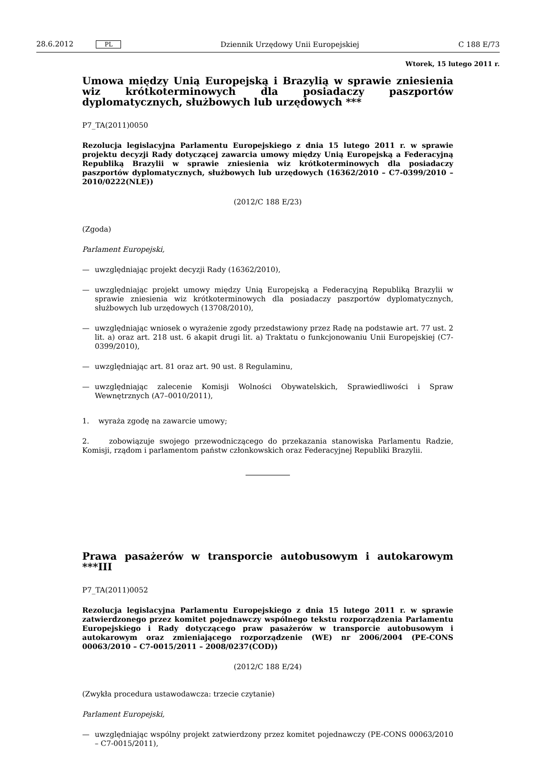28.6.2012 PL Dziennik Urzędowy Unii Europejskiej C 188 E/73
Wtorek, 15 lutego 2011 r.
Umowa między Unią Europejską i Brazylią w sprawie zniesienia wiz krótkoterminowych dla posiadaczy paszportów dyplomatycznych, służbowych lub urzędowych ***
P7_TA(2011)0050
Rezolucja legislacyjna Parlamentu Europejskiego z dnia 15 lutego 2011 r. w sprawie projektu decyzji Rady dotyczącej zawarcia umowy między Unią Europejską a Federacyjną Republiką Brazylii w sprawie zniesienia wiz krótkoterminowych dla posiadaczy paszportów dyplomatycznych, służbowych lub urzędowych (16362/2010 – C7-0399/2010 – 2010/0222(NLE))
(2012/C 188 E/23)
(Zgoda)
Parlament Europejski,
— uwzględniając projekt decyzji Rady (16362/2010),
— uwzględniając projekt umowy między Unią Europejską a Federacyjną Republiką Brazylii w sprawie zniesienia wiz krótkoterminowych dla posiadaczy paszportów dyplomatycznych, służbowych lub urzędowych (13708/2010),
— uwzględniając wniosek o wyrażenie zgody przedstawiony przez Radę na podstawie art. 77 ust. 2 lit. a) oraz art. 218 ust. 6 akapit drugi lit. a) Traktatu o funkcjonowaniu Unii Europejskiej (C7-0399/2010),
— uwzględniając art. 81 oraz art. 90 ust. 8 Regulaminu,
— uwzględniając zalecenie Komisji Wolności Obywatelskich, Sprawiedliwości i Spraw Wewnętrznych (A7–0010/2011),
1. wyraża zgodę na zawarcie umowy;
2. zobowiązuje swojego przewodniczącego do przekazania stanowiska Parlamentu Radzie, Komisji, rządom i parlamentom państw członkowskich oraz Federacyjnej Republiki Brazylii.
Prawa pasażerów w transporcie autobusowym i autokarowym ***III
P7_TA(2011)0052
Rezolucja legislacyjna Parlamentu Europejskiego z dnia 15 lutego 2011 r. w sprawie zatwierdzonego przez komitet pojednawczy wspólnego tekstu rozporządzenia Parlamentu Europejskiego i Rady dotyczącego praw pasażerów w transporcie autobusowym i autokarowym oraz zmieniającego rozporządzenie (WE) nr 2006/2004 (PE-CONS 00063/2010 – C7-0015/2011 – 2008/0237(COD))
(2012/C 188 E/24)
(Zwykła procedura ustawodawcza: trzecie czytanie)
Parlament Europejski,
— uwzględniając wspólny projekt zatwierdzony przez komitet pojednawczy (PE-CONS 00063/2010 – C7-0015/2011),